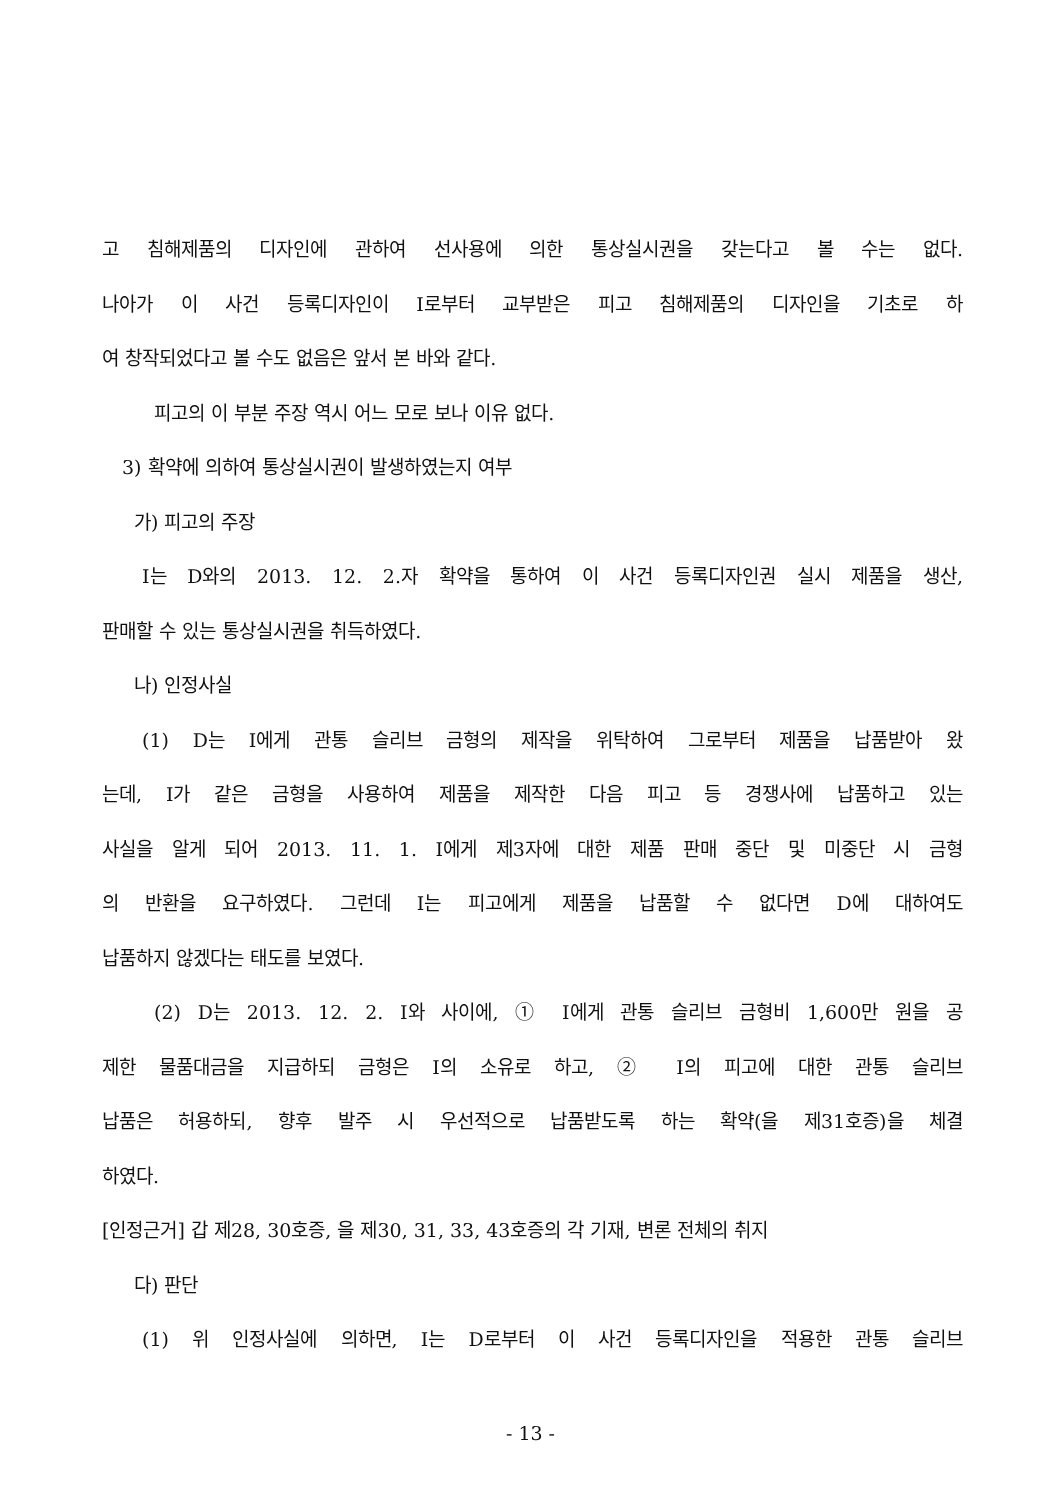고 침해제품의 디자인에 관하여 선사용에 의한 통상실시권을 갖는다고 볼 수는 없다.
나아가 이 사건 등록디자인이 I로부터 교부받은 피고 침해제품의 디자인을 기초로 하
여 창작되었다고 볼 수도 없음은 앞서 본 바와 같다.
피고의 이 부분 주장 역시 어느 모로 보나 이유 없다.
3) 확약에 의하여 통상실시권이 발생하였는지 여부
가) 피고의 주장
I는 D와의 2013. 12. 2.자 확약을 통하여 이 사건 등록디자인권 실시 제품을 생산,
판매할 수 있는 통상실시권을 취득하였다.
나) 인정사실
(1) D는 I에게 관통 슬리브 금형의 제작을 위탁하여 그로부터 제품을 납품받아 왔
는데, I가 같은 금형을 사용하여 제품을 제작한 다음 피고 등 경쟁사에 납품하고 있는
사실을 알게 되어 2013. 11. 1. I에게 제3자에 대한 제품 판매 중단 및 미중단 시 금형
의 반환을 요구하였다. 그런데 I는 피고에게 제품을 납품할 수 없다면 D에 대하여도
납품하지 않겠다는 태도를 보였다.
(2) D는 2013. 12. 2. I와 사이에, ① I에게 관통 슬리브 금형비 1,600만 원을 공
제한 물품대금을 지급하되 금형은 I의 소유로 하고, ② I의 피고에 대한 관통 슬리브
납품은 허용하되, 향후 발주 시 우선적으로 납품받도록 하는 확약(을 제31호증)을 체결
하였다.
[인정근거] 갑 제28, 30호증, 을 제30, 31, 33, 43호증의 각 기재, 변론 전체의 취지
다) 판단
(1) 위 인정사실에 의하면, I는 D로부터 이 사건 등록디자인을 적용한 관통 슬리브
- 13 -